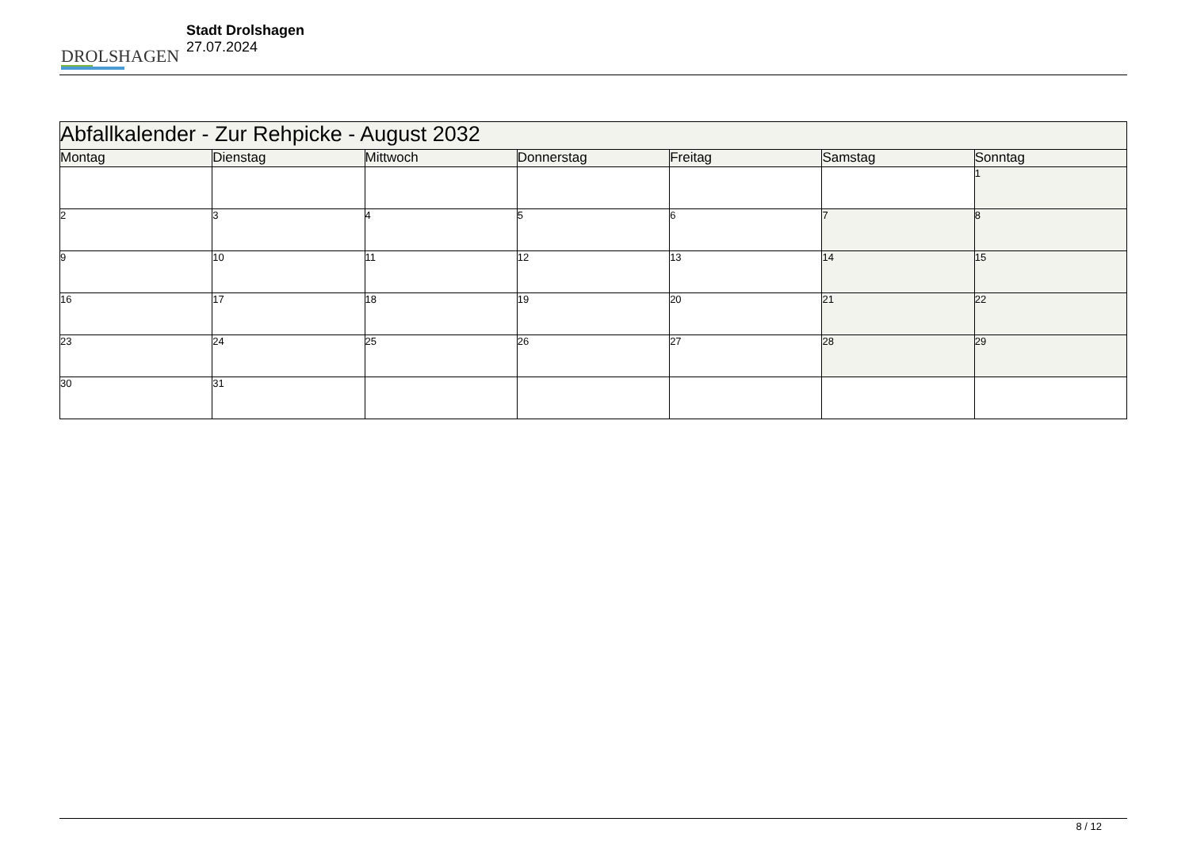DROLSHAGEN
Stadt Drolshagen
27.07.2024
| Abfallkalender - Zur Rehpicke - August 2032 | | | | | | |
| --- | --- | --- | --- | --- | --- | --- |
| Montag | Dienstag | Mittwoch | Donnerstag | Freitag | Samstag | Sonntag |
| | | | | | | 1 |
| 2 | 3 | 4 | 5 | 6 | 7 | 8 |
| 9 | 10 | 11 | 12 | 13 | 14 | 15 |
| 16 | 17 | 18 | 19 | 20 | 21 | 22 |
| 23 | 24 | 25 | 26 | 27 | 28 | 29 |
| 30 | 31 | | | | | |
8 / 12